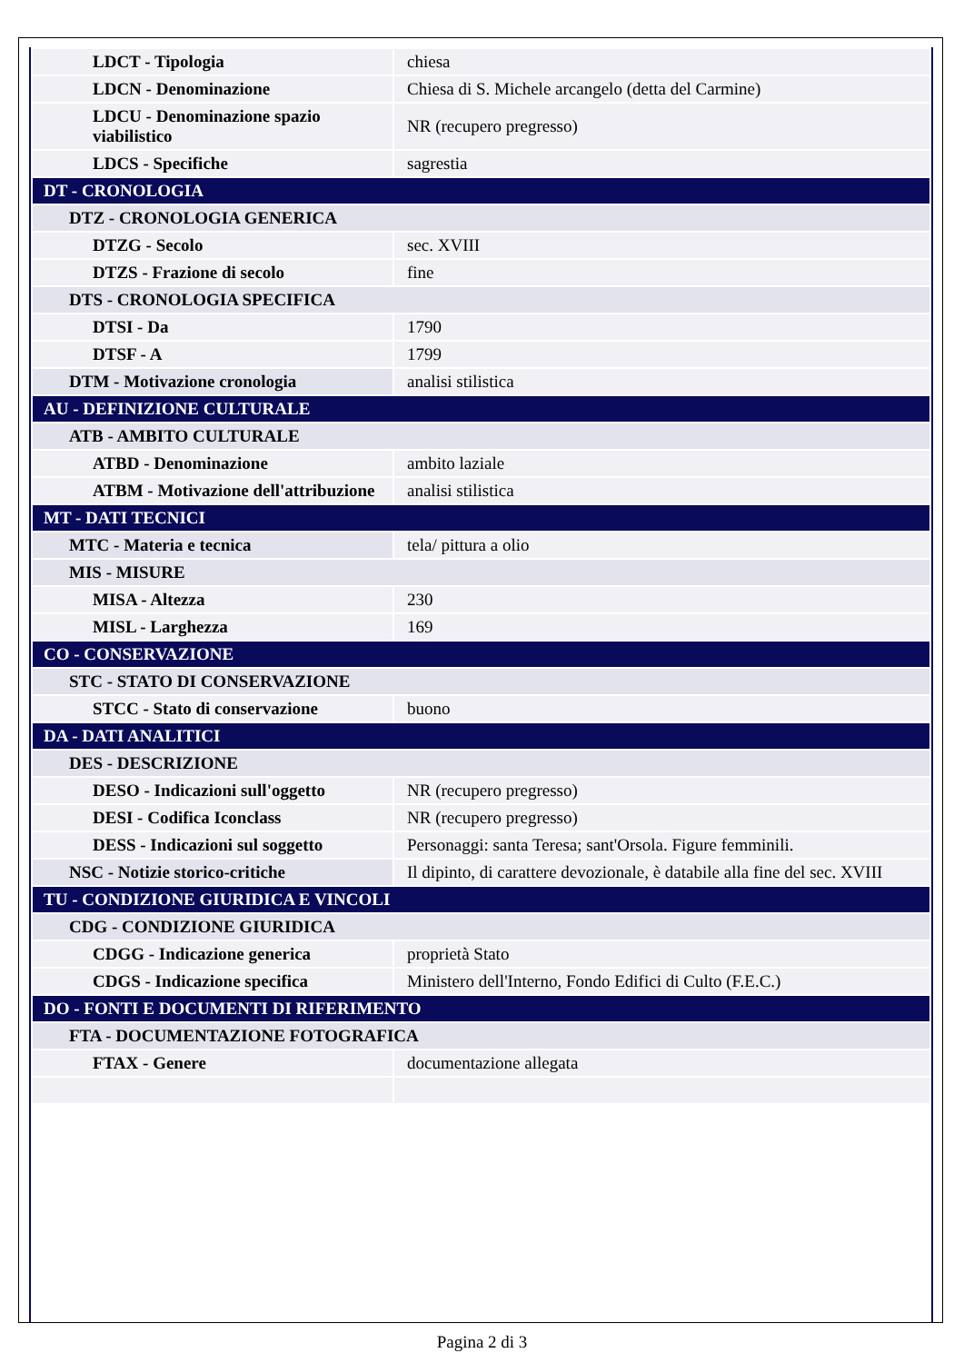| LDCT - Tipologia | chiesa |
| LDCN - Denominazione | Chiesa di S. Michele arcangelo (detta del Carmine) |
| LDCU - Denominazione spazio viabilistico | NR (recupero pregresso) |
| LDCS - Specifiche | sagrestia |
| DT - CRONOLOGIA | |
| DTZ - CRONOLOGIA GENERICA | |
| DTZG - Secolo | sec. XVIII |
| DTZS - Frazione di secolo | fine |
| DTS - CRONOLOGIA SPECIFICA | |
| DTSI - Da | 1790 |
| DTSF - A | 1799 |
| DTM - Motivazione cronologia | analisi stilistica |
| AU - DEFINIZIONE CULTURALE | |
| ATB - AMBITO CULTURALE | |
| ATBD - Denominazione | ambito laziale |
| ATBM - Motivazione dell'attribuzione | analisi stilistica |
| MT - DATI TECNICI | |
| MTC - Materia e tecnica | tela/ pittura a olio |
| MIS - MISURE | |
| MISA - Altezza | 230 |
| MISL - Larghezza | 169 |
| CO - CONSERVAZIONE | |
| STC - STATO DI CONSERVAZIONE | |
| STCC - Stato di conservazione | buono |
| DA - DATI ANALITICI | |
| DES - DESCRIZIONE | |
| DESO - Indicazioni sull'oggetto | NR (recupero pregresso) |
| DESI - Codifica Iconclass | NR (recupero pregresso) |
| DESS - Indicazioni sul soggetto | Personaggi: santa Teresa; sant'Orsola. Figure femminili. |
| NSC - Notizie storico-critiche | Il dipinto, di carattere devozionale, è databile alla fine del sec. XVIII |
| TU - CONDIZIONE GIURIDICA E VINCOLI | |
| CDG - CONDIZIONE GIURIDICA | |
| CDGG - Indicazione generica | proprietà Stato |
| CDGS - Indicazione specifica | Ministero dell'Interno, Fondo Edifici di Culto (F.E.C.) |
| DO - FONTI E DOCUMENTI DI RIFERIMENTO | |
| FTA - DOCUMENTAZIONE FOTOGRAFICA | |
| FTAX - Genere | documentazione allegata |
Pagina 2 di 3